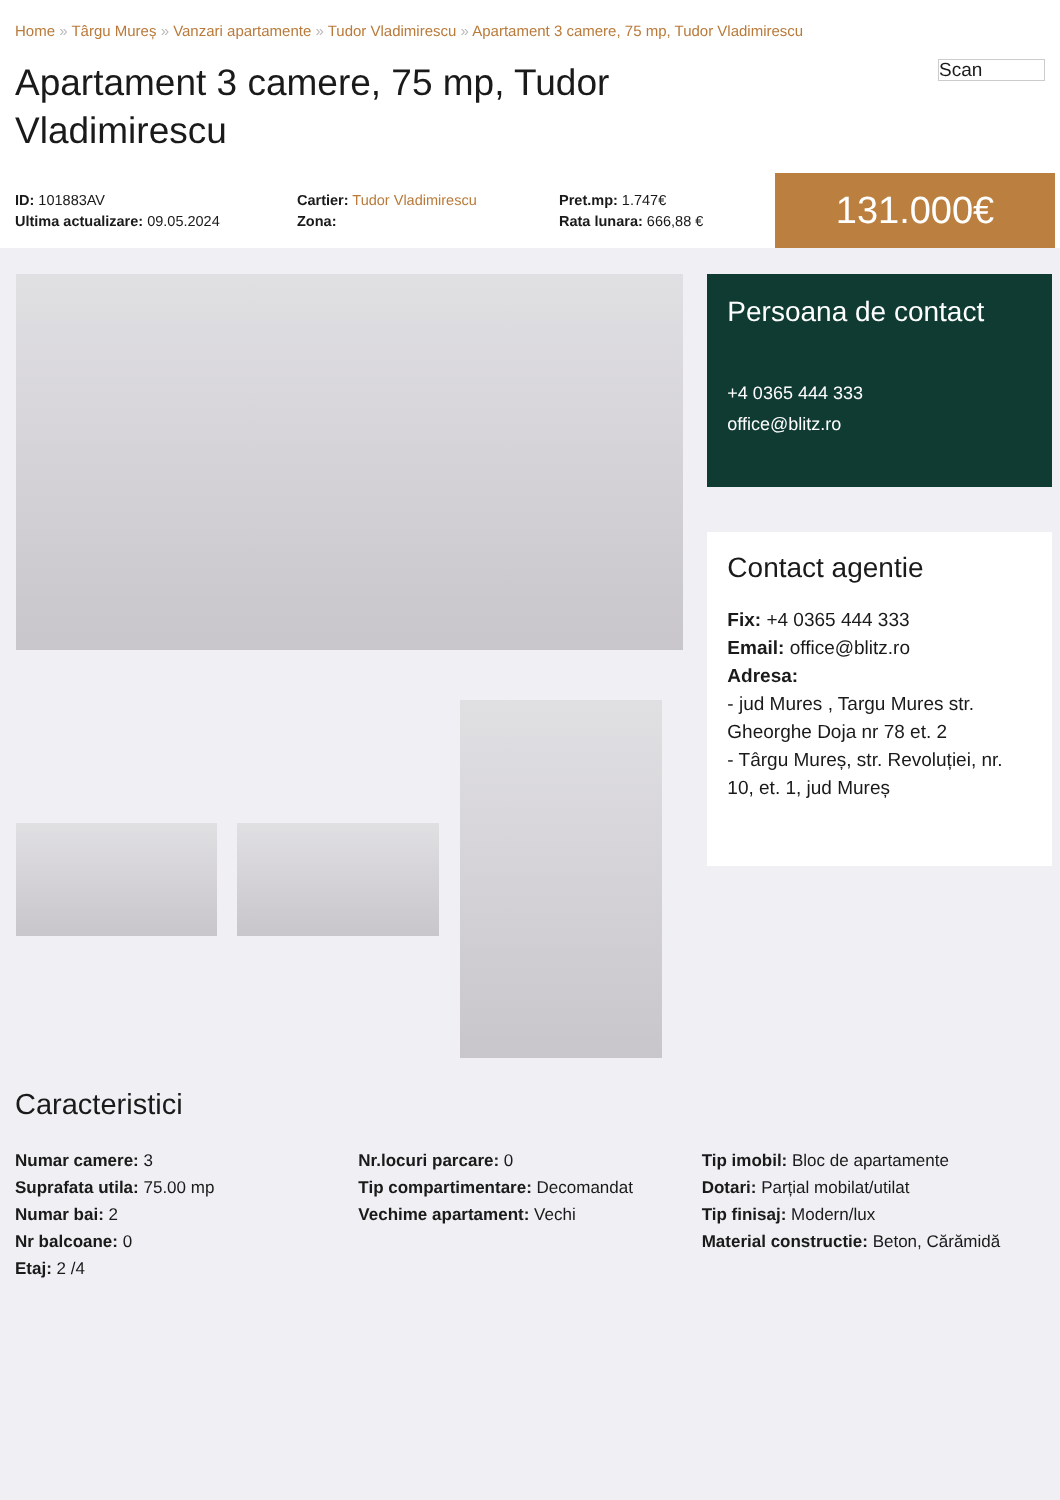Home » Târgu Mureș » Vanzari apartamente » Tudor Vladimirescu » Apartament 3 camere, 75 mp, Tudor Vladimirescu
Apartament 3 camere, 75 mp, Tudor Vladimirescu
Scan
ID: 101883AV
Ultima actualizare: 09.05.2024
Cartier: Tudor Vladimirescu
Zona:
Pret.mp: 1.747€
Rata lunara: 666,88 €
131.000€
Persoana de contact
+4 0365 444 333
office@blitz.ro
Contact agentie
Fix: +4 0365 444 333
Email: office@blitz.ro
Adresa:
- jud Mures , Targu Mures str. Gheorghe Doja nr 78 et. 2
- Târgu Mureș, str. Revoluției, nr. 10, et. 1, jud Mureș
Caracteristici
Numar camere: 3
Suprafata utila: 75.00 mp
Numar bai: 2
Nr balcoane: 0
Etaj: 2 /4
Nr.locuri parcare: 0
Tip compartimentare: Decomandat
Vechime apartament: Vechi
Tip imobil: Bloc de apartamente
Dotari: Parțial mobilat/utilat
Tip finisaj: Modern/lux
Material constructie: Beton, Cărămidă